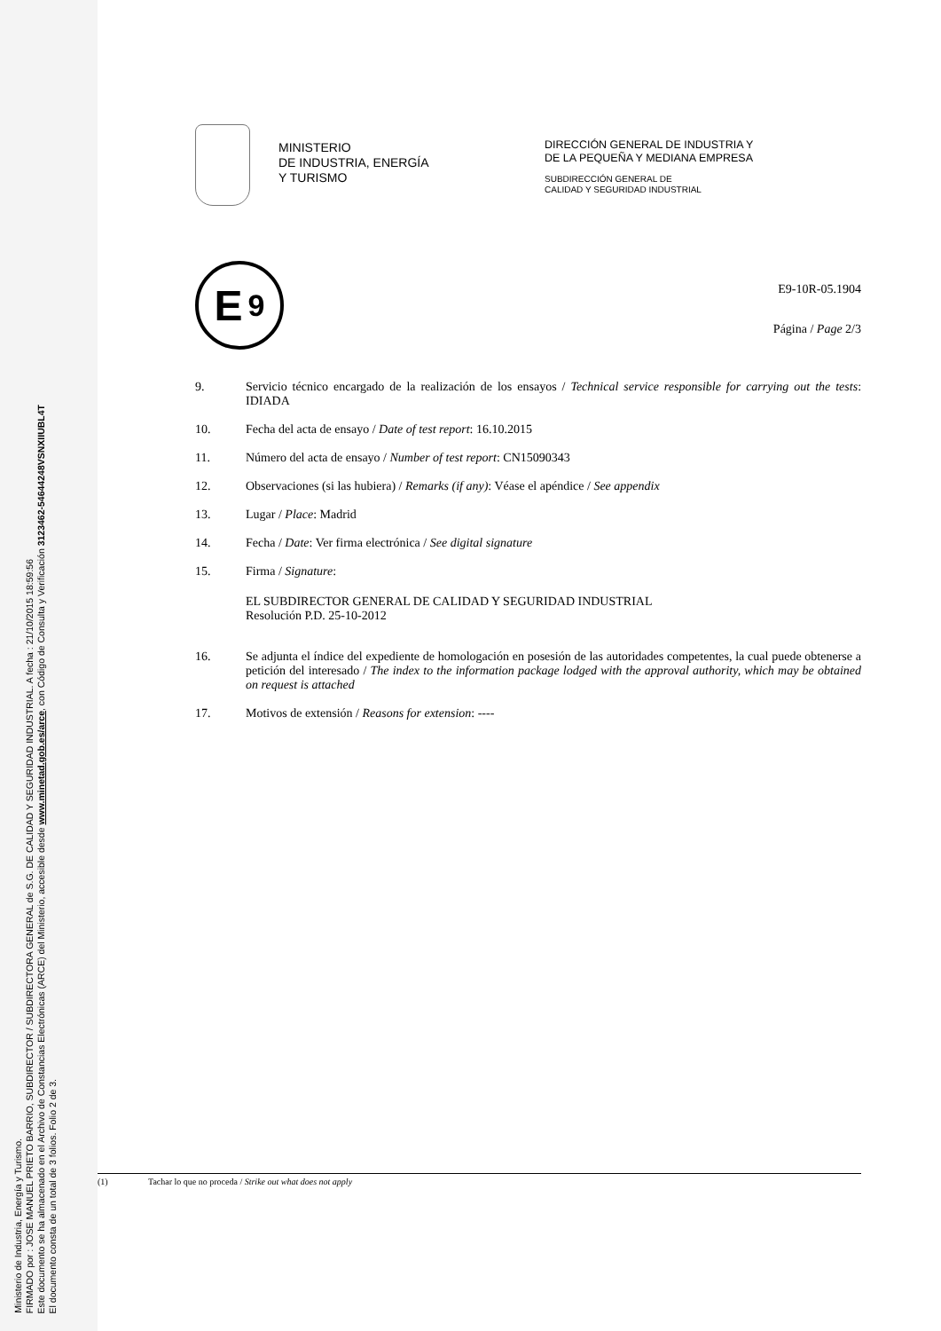Ministerio de Industria, Energía y Turismo.
FIRMADO por : JOSE MANUEL PRIETO BARRIO, SUBDIRECTOR / SUBDIRECTORA GENERAL de S.G. DE CALIDAD Y SEGURIDAD INDUSTRIAL. A fecha : 21/10/2015 18:59:56
Este documento se ha almacenado en el Archivo de Constancias Electrónicas (ARCE) del Ministerio, accesible desde www.minetad.gob.es/arce, con Código de Consulta y Verificación 3123462-54644248VSNXIIUBL4T
El documento consta de un total de 3 folios. Folio 2 de 3.
MINISTERIO
DE INDUSTRIA, ENERGÍA
Y TURISMO
DIRECCIÓN GENERAL DE INDUSTRIA Y
DE LA PEQUEÑA Y MEDIANA EMPRESA
SUBDIRECCIÓN GENERAL DE
CALIDAD Y SEGURIDAD INDUSTRIAL
E 9
E9-10R-05.1904
Página / Page 2/3
9. Servicio técnico encargado de la realización de los ensayos / Technical service responsible for carrying out the tests: IDIADA
10. Fecha del acta de ensayo / Date of test report: 16.10.2015
11. Número del acta de ensayo / Number of test report: CN15090343
12. Observaciones (si las hubiera) / Remarks (if any): Véase el apéndice / See appendix
13. Lugar / Place: Madrid
14. Fecha / Date: Ver firma electrónica / See digital signature
15. Firma / Signature:
EL SUBDIRECTOR GENERAL DE CALIDAD Y SEGURIDAD INDUSTRIAL
Resolución P.D. 25-10-2012
16. Se adjunta el índice del expediente de homologación en posesión de las autoridades competentes, la cual puede obtenerse a petición del interesado / The index to the information package lodged with the approval authority, which may be obtained on request is attached
17. Motivos de extensión / Reasons for extension: ----
(1) Tachar lo que no proceda / Strike out what does not apply